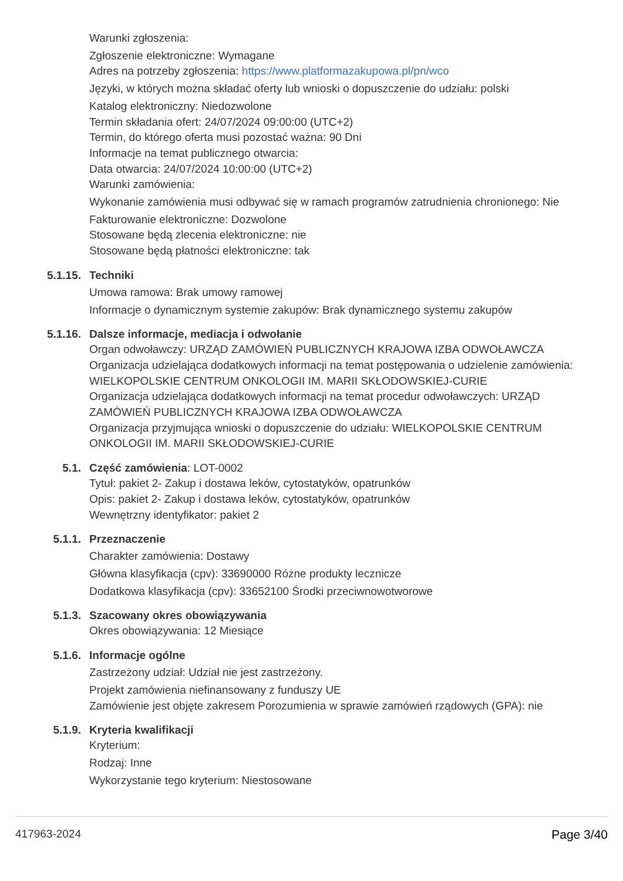Warunki zgłoszenia:
Zgłoszenie elektroniczne: Wymagane
Adres na potrzeby zgłoszenia: https://www.platformazakupowa.pl/pn/wco
Języki, w których można składać oferty lub wnioski o dopuszczenie do udziału: polski
Katalog elektroniczny: Niedozwolone
Termin składania ofert: 24/07/2024 09:00:00 (UTC+2)
Termin, do którego oferta musi pozostać ważna: 90 Dni
Informacje na temat publicznego otwarcia:
Data otwarcia: 24/07/2024 10:00:00 (UTC+2)
Warunki zamówienia:
Wykonanie zamówienia musi odbywać się w ramach programów zatrudnienia chronionego: Nie
Fakturowanie elektroniczne: Dozwolone
Stosowane będą zlecenia elektroniczne: nie
Stosowane będą płatności elektroniczne: tak
5.1.15. Techniki
Umowa ramowa: Brak umowy ramowej
Informacje o dynamicznym systemie zakupów: Brak dynamicznego systemu zakupów
5.1.16. Dalsze informacje, mediacja i odwołanie
Organ odwoławczy: URZĄD ZAMÓWIEŃ PUBLICZNYCH KRAJOWA IZBA ODWOŁAWCZA
Organizacja udzielająca dodatkowych informacji na temat postępowania o udzielenie zamówienia: WIELKOPOLSKIE CENTRUM ONKOLOGII IM. MARII SKŁODOWSKIEJ-CURIE
Organizacja udzielająca dodatkowych informacji na temat procedur odwoławczych: URZĄD ZAMÓWIEŃ PUBLICZNYCH KRAJOWA IZBA ODWOŁAWCZA
Organizacja przyjmująca wnioski o dopuszczenie do udziału: WIELKOPOLSKIE CENTRUM ONKOLOGII IM. MARII SKŁODOWSKIEJ-CURIE
5.1. Część zamówienia: LOT-0002
Tytuł: pakiet 2- Zakup i dostawa leków, cytostatyków, opatrunków
Opis: pakiet 2- Zakup i dostawa leków, cytostatyków, opatrunków
Wewnętrzny identyfikator: pakiet 2
5.1.1. Przeznaczenie
Charakter zamówienia: Dostawy
Główna klasyfikacja (cpv): 33690000 Różne produkty lecznicze
Dodatkowa klasyfikacja (cpv): 33652100 Środki przeciwnowotworowe
5.1.3. Szacowany okres obowiązywania
Okres obowiązywania: 12 Miesiące
5.1.6. Informacje ogólne
Zastrzeżony udział: Udział nie jest zastrzeżony.
Projekt zamówienia niefinansowany z funduszy UE
Zamówienie jest objęte zakresem Porozumienia w sprawie zamówień rządowych (GPA): nie
5.1.9. Kryteria kwalifikacji
Kryterium:
Rodzaj: Inne
Wykorzystanie tego kryterium: Niestosowane
417963-2024 Page 3/40